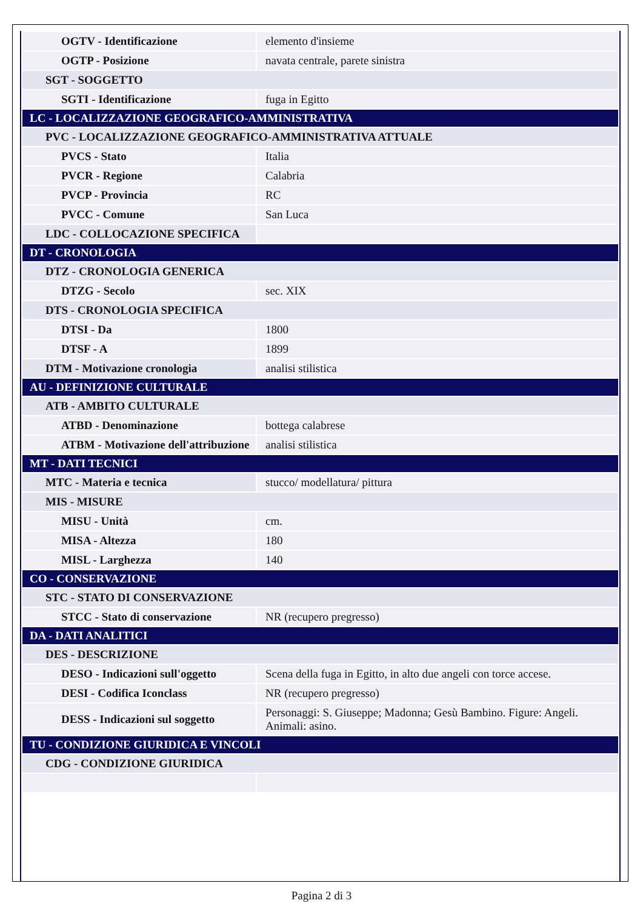| OGTV - Identificazione | elemento d'insieme |
| OGTP - Posizione | navata centrale, parete sinistra |
| SGT - SOGGETTO | |
| SGTI - Identificazione | fuga in Egitto |
| LC - LOCALIZZAZIONE GEOGRAFICO-AMMINISTRATIVA | |
| PVC - LOCALIZZAZIONE GEOGRAFICO-AMMINISTRATIVA ATTUALE | |
| PVCS - Stato | Italia |
| PVCR - Regione | Calabria |
| PVCP - Provincia | RC |
| PVCC - Comune | San Luca |
| LDC - COLLOCAZIONE SPECIFICA | |
| DT - CRONOLOGIA | |
| DTZ - CRONOLOGIA GENERICA | |
| DTZG - Secolo | sec. XIX |
| DTS - CRONOLOGIA SPECIFICA | |
| DTSI - Da | 1800 |
| DTSF - A | 1899 |
| DTM - Motivazione cronologia | analisi stilistica |
| AU - DEFINIZIONE CULTURALE | |
| ATB - AMBITO CULTURALE | |
| ATBD - Denominazione | bottega calabrese |
| ATBM - Motivazione dell'attribuzione | analisi stilistica |
| MT - DATI TECNICI | |
| MTC - Materia e tecnica | stucco/ modellatura/ pittura |
| MIS - MISURE | |
| MISU - Unità | cm. |
| MISA - Altezza | 180 |
| MISL - Larghezza | 140 |
| CO - CONSERVAZIONE | |
| STC - STATO DI CONSERVAZIONE | |
| STCC - Stato di conservazione | NR (recupero pregresso) |
| DA - DATI ANALITICI | |
| DES - DESCRIZIONE | |
| DESO - Indicazioni sull'oggetto | Scena della fuga in Egitto, in alto due angeli con torce accese. |
| DESI - Codifica Iconclass | NR (recupero pregresso) |
| DESS - Indicazioni sul soggetto | Personaggi: S. Giuseppe; Madonna; Gesù Bambino. Figure: Angeli. Animali: asino. |
| TU - CONDIZIONE GIURIDICA E VINCOLI | |
| CDG - CONDIZIONE GIURIDICA | |
Pagina 2 di 3